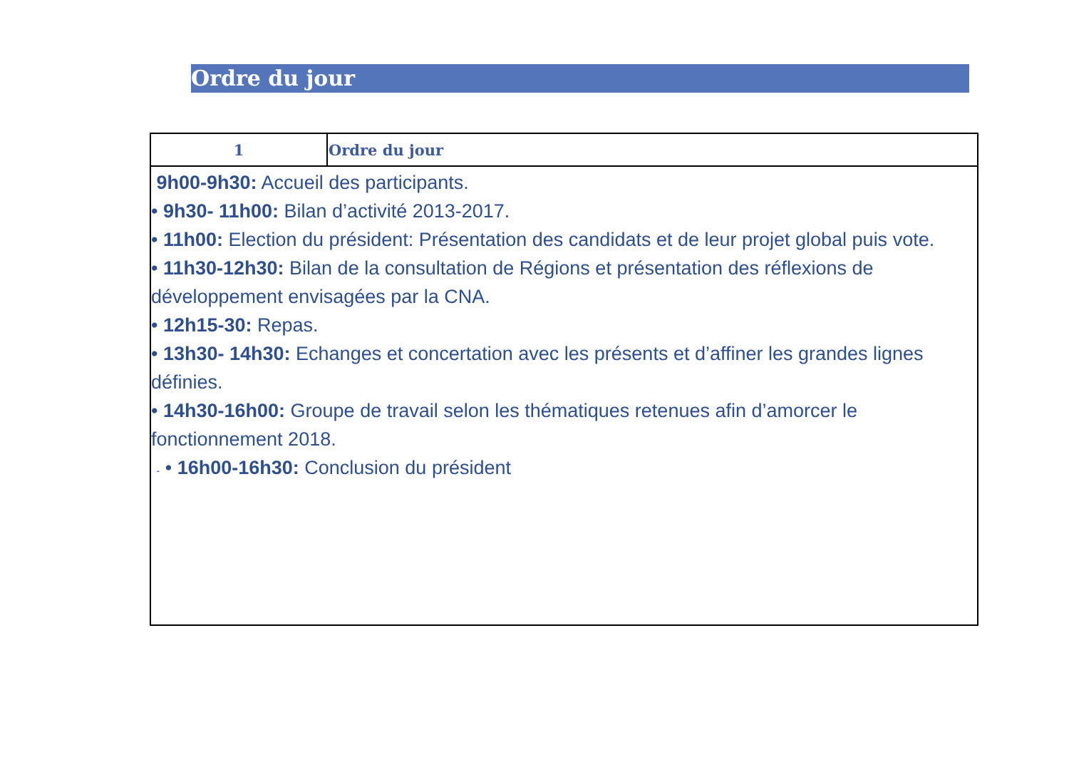Ordre du jour
| 1 | Ordre du jour |
| --- | --- |
| 9h00-9h30: Accueil des participants. • 9h30- 11h00: Bilan d’activité 2013-2017. • 11h00: Election du président: Présentation des candidats et de leur projet global puis vote. • 11h30-12h30: Bilan de la consultation de Régions et présentation des réflexions de développement envisagées par la CNA. • 12h15-30: Repas. • 13h30- 14h30: Echanges et concertation avec les présents et d’affiner les grandes lignes définies. • 14h30-16h00: Groupe de travail selon les thématiques retenues afin d’amorcer le fonctionnement 2018. - • 16h00-16h30: Conclusion du président | |